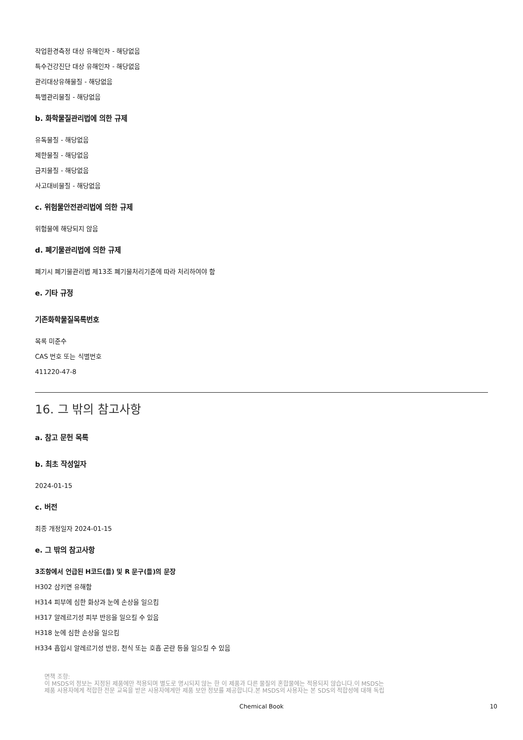작업환경측정 대상 유해인자 - 해당없음
특수건강진단 대상 유해인자 - 해당없음
관리대상유해물질 - 해당없음
특별관리물질 - 해당없음
b. 화학물질관리법에 의한 규제
유독물질 - 해당없음
제한물질 - 해당없음
금지물질 - 해당없음
사고대비물질 - 해당없음
c. 위험물안전관리법에 의한 규제
위험물에 해당되지 않음
d. 폐기물관리법에 의한 규제
폐기시 폐기물관리법 제13조 폐기물처리기준에 따라 처리하여야 함
e. 기타 규정
기존화학물질목록번호
목록 미준수
CAS 번호 또는 식별번호
411220-47-8
16. 그 밖의 참고사항
a. 참고 문헌 목록
b. 최초 작성일자
2024-01-15
c. 버전
최종 개정일자 2024-01-15
e. 그 밖의 참고사항
3조항에서 언급된 H코드(들) 및 R 문구(들)의 문장
H302 삼키면 유해함
H314 피부에 심한 화상과 눈에 손상을 일으킴
H317 알레르기성 피부 반응을 일으킬 수 있음
H318 눈에 심한 손상을 일으킴
H334 흡입시 알레르기성 반응, 천식 또는 호흡 곤란 등을 일으킬 수 있음
면책 조항:
이 MSDS의 정보는 지정된 제품에만 적용되며 별도로 명시되지 않는 한 이 제품과 다른 물질의 혼합물에는 적용되지 않습니다.이 MSDS는
제품 사용자에게 적합한 전문 교육을 받은 사용자에게만 제품 보안 정보를 제공합니다.본 MSDS의 사용자는 본 SDS의 적합성에 대해 독립
Chemical Book 10